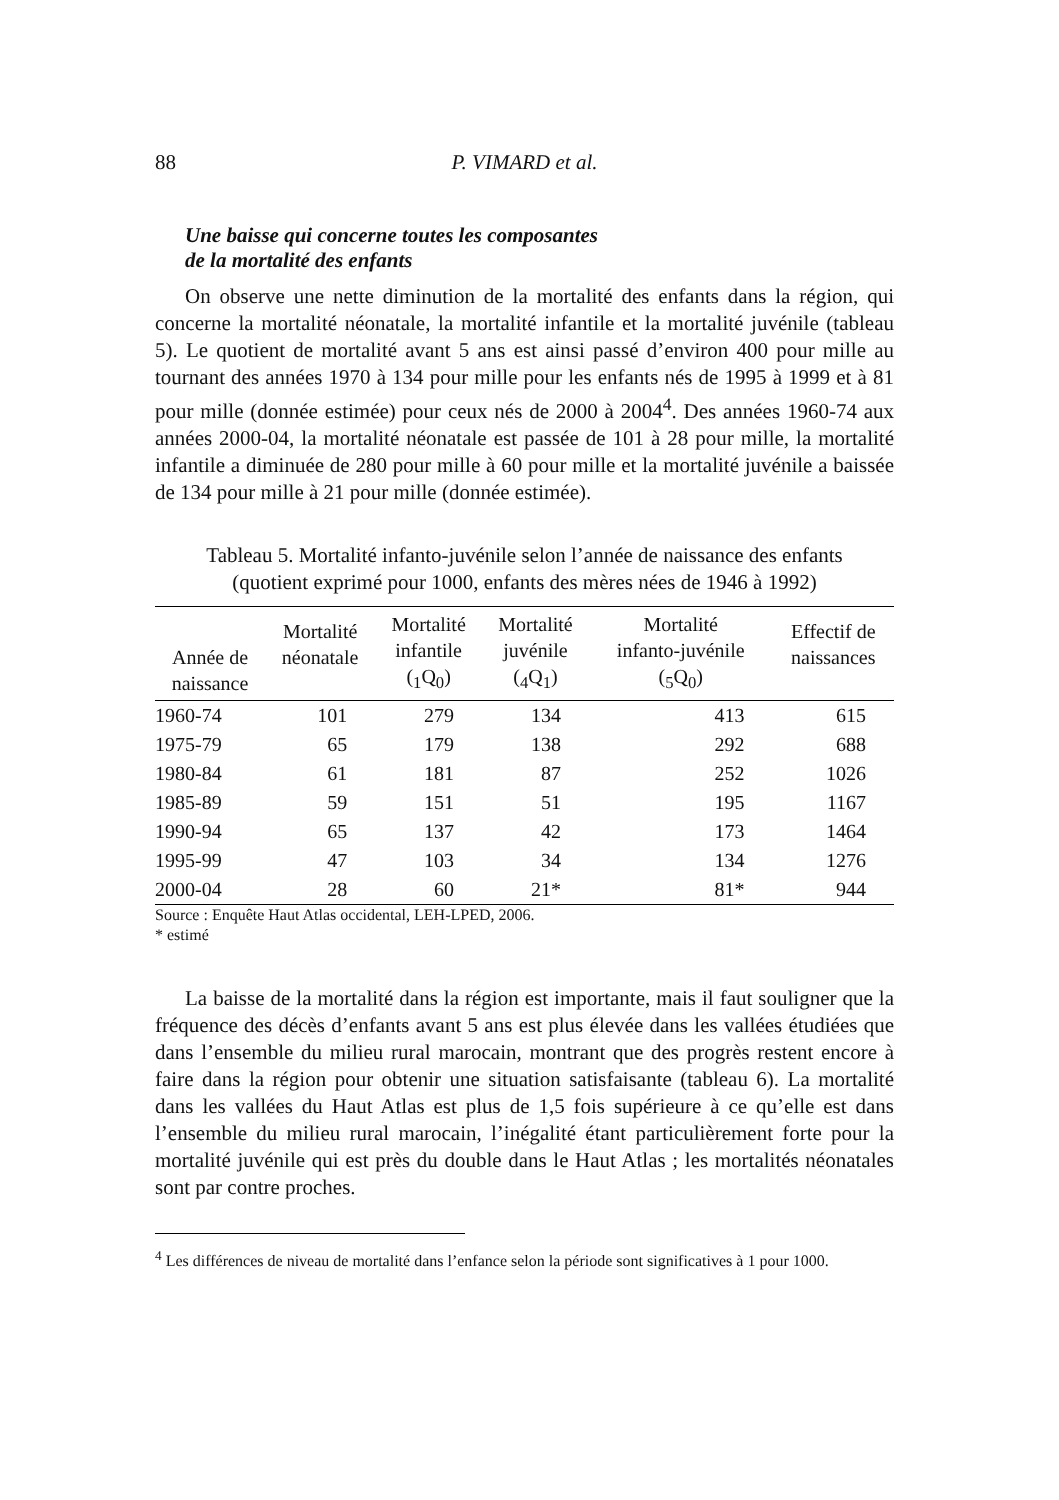88 P. VIMARD et al.
Une baisse qui concerne toutes les composantes
de la mortalité des enfants
On observe une nette diminution de la mortalité des enfants dans la région, qui concerne la mortalité néonatale, la mortalité infantile et la mortalité juvénile (tableau 5). Le quotient de mortalité avant 5 ans est ainsi passé d’environ 400 pour mille au tournant des années 1970 à 134 pour mille pour les enfants nés de 1995 à 1999 et à 81 pour mille (donnée estimée) pour ceux nés de 2000 à 2004<sup>4</sup>. Des années 1960-74 aux années 2000-04, la mortalité néonatale est passée de 101 à 28 pour mille, la mortalité infantile a diminuée de 280 pour mille à 60 pour mille et la mortalité juvénile a baissée de 134 pour mille à 21 pour mille (donnée estimée).
Tableau 5. Mortalité infanto-juvénile selon l’année de naissance des enfants
(quotient exprimé pour 1000, enfants des mères nées de 1946 à 1992)
| Année de naissance | Mortalité néonatale | Mortalité infantile (<sub>1</sub>Q<sub>0</sub>) | Mortalité juvénile (<sub>4</sub>Q<sub>1</sub>) | Mortalité infanto-juvénile (<sub>5</sub>Q<sub>0</sub>) | Effectif de naissances |
| --- | --- | --- | --- | --- | --- |
| 1960-74 | 101 | 279 | 134 | 413 | 615 |
| 1975-79 | 65 | 179 | 138 | 292 | 688 |
| 1980-84 | 61 | 181 | 87 | 252 | 1026 |
| 1985-89 | 59 | 151 | 51 | 195 | 1167 |
| 1990-94 | 65 | 137 | 42 | 173 | 1464 |
| 1995-99 | 47 | 103 | 34 | 134 | 1276 |
| 2000-04 | 28 | 60 | 21* | 81* | 944 |
Source : Enquête Haut Atlas occidental, LEH-LPED, 2006.
* estimé
La baisse de la mortalité dans la région est importante, mais il faut souligner que la fréquence des décès d’enfants avant 5 ans est plus élevée dans les vallées étudiées que dans l’ensemble du milieu rural marocain, montrant que des progrès restent encore à faire dans la région pour obtenir une situation satisfaisante (tableau 6). La mortalité dans les vallées du Haut Atlas est plus de 1,5 fois supérieure à ce qu’elle est dans l’ensemble du milieu rural marocain, l’inégalité étant particulièrement forte pour la mortalité juvénile qui est près du double dans le Haut Atlas ; les mortalités néonatales sont par contre proches.
<sup>4</sup> Les différences de niveau de mortalité dans l’enfance selon la période sont significatives à 1 pour 1000.